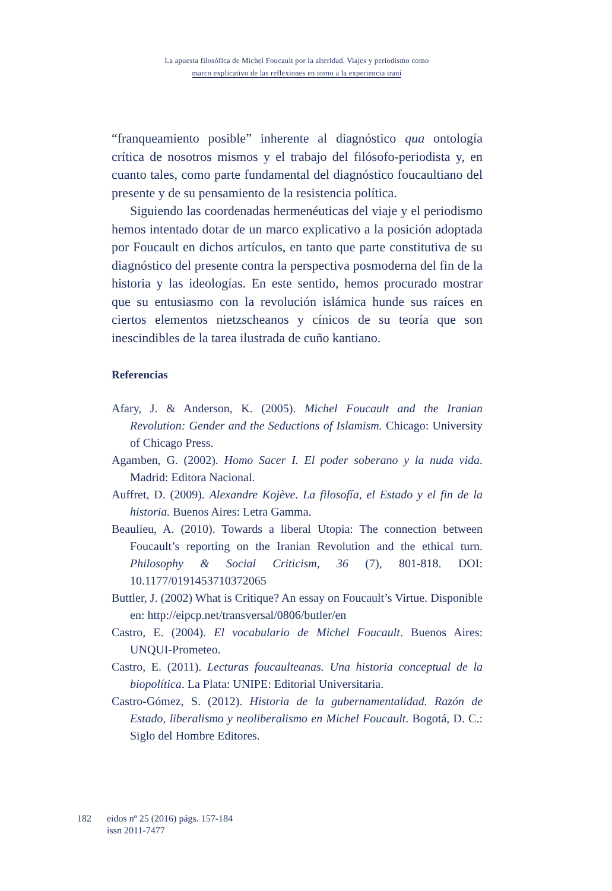La apuesta filosófica de Michel Foucault por la alteridad. Viajes y periodismo como
marco explicativo de las reflexiones en torno a la experiencia iraní
“franqueamiento posible” inherente al diagnóstico qua ontología crítica de nosotros mismos y el trabajo del filósofo-periodista y, en cuanto tales, como parte fundamental del diagnóstico foucaultiano del presente y de su pensamiento de la resistencia política.
Siguiendo las coordenadas hermenéuticas del viaje y el periodismo hemos intentado dotar de un marco explicativo a la posición adoptada por Foucault en dichos artículos, en tanto que parte constitutiva de su diagnóstico del presente contra la perspectiva posmoderna del fin de la historia y las ideologías. En este sentido, hemos procurado mostrar que su entusiasmo con la revolución islámica hunde sus raíces en ciertos elementos nietzscheanos y cínicos de su teoría que son inescindibles de la tarea ilustrada de cuño kantiano.
Referencias
Afary, J. & Anderson, K. (2005). Michel Foucault and the Iranian Revolution: Gender and the Seductions of Islamism. Chicago: University of Chicago Press.
Agamben, G. (2002). Homo Sacer I. El poder soberano y la nuda vida. Madrid: Editora Nacional.
Auffret, D. (2009). Alexandre Kojève. La filosofía, el Estado y el fin de la historia. Buenos Aires: Letra Gamma.
Beaulieu, A. (2010). Towards a liberal Utopia: The connection between Foucault’s reporting on the Iranian Revolution and the ethical turn. Philosophy & Social Criticism, 36 (7), 801-818. DOI: 10.1177/0191453710372065
Buttler, J. (2002) What is Critique? An essay on Foucault’s Virtue. Disponible en: http://eipcp.net/transversal/0806/butler/en
Castro, E. (2004). El vocabulario de Michel Foucault. Buenos Aires: UNQUI-Prometeo.
Castro, E. (2011). Lecturas foucaulteanas. Una historia conceptual de la biopolítica. La Plata: UNIPE: Editorial Universitaria.
Castro-Gómez, S. (2012). Historia de la gubernamentalidad. Razón de Estado, liberalismo y neoliberalismo en Michel Foucault. Bogotá, D. C.: Siglo del Hombre Editores.
182 eidos nº 25 (2016) págs. 157-184
issn 2011-7477